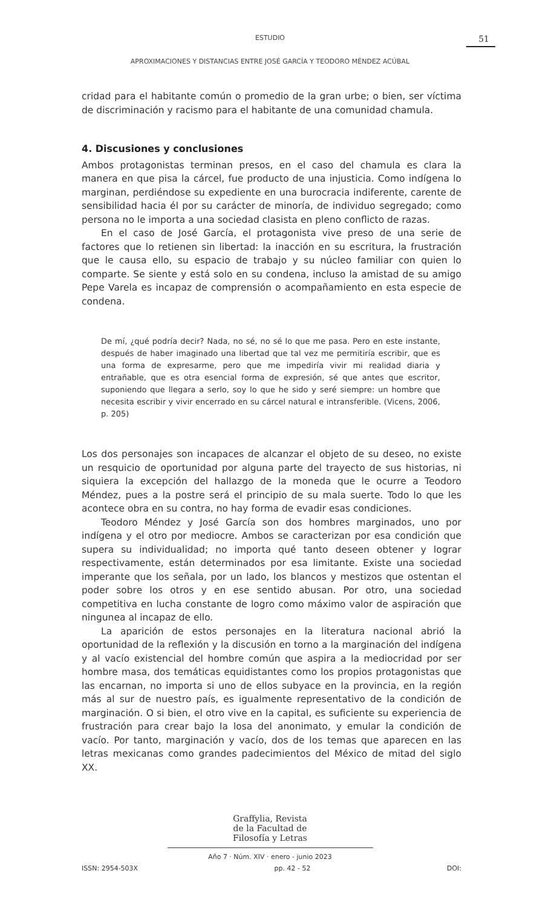ESTUDIO
51
APROXIMACIONES Y DISTANCIAS ENTRE JOSÉ GARCÍA Y TEODORO MÉNDEZ ACÚBAL
cridad para el habitante común o promedio de la gran urbe; o bien, ser víctima de discriminación y racismo para el habitante de una comunidad chamula.
4. Discusiones y conclusiones
Ambos protagonistas terminan presos, en el caso del chamula es clara la manera en que pisa la cárcel, fue producto de una injusticia. Como indígena lo marginan, perdiéndose su expediente en una burocracia indiferente, carente de sensibilidad hacia él por su carácter de minoría, de individuo segregado; como persona no le importa a una sociedad clasista en pleno conflicto de razas.
En el caso de José García, el protagonista vive preso de una serie de factores que lo retienen sin libertad: la inacción en su escritura, la frustración que le causa ello, su espacio de trabajo y su núcleo familiar con quien lo comparte. Se siente y está solo en su condena, incluso la amistad de su amigo Pepe Varela es incapaz de comprensión o acompañamiento en esta especie de condena.
De mí, ¿qué podría decir? Nada, no sé, no sé lo que me pasa. Pero en este instante, después de haber imaginado una libertad que tal vez me permitiría escribir, que es una forma de expresarme, pero que me impediría vivir mi realidad diaria y entrañable, que es otra esencial forma de expresión, sé que antes que escritor, suponiendo que llegara a serlo, soy lo que he sido y seré siempre: un hombre que necesita escribir y vivir encerrado en su cárcel natural e intransferible. (Vicens, 2006, p. 205)
Los dos personajes son incapaces de alcanzar el objeto de su deseo, no existe un resquicio de oportunidad por alguna parte del trayecto de sus historias, ni siquiera la excepción del hallazgo de la moneda que le ocurre a Teodoro Méndez, pues a la postre será el principio de su mala suerte. Todo lo que les acontece obra en su contra, no hay forma de evadir esas condiciones.
Teodoro Méndez y José García son dos hombres marginados, uno por indígena y el otro por mediocre. Ambos se caracterizan por esa condición que supera su individualidad; no importa qué tanto deseen obtener y lograr respectivamente, están determinados por esa limitante. Existe una sociedad imperante que los señala, por un lado, los blancos y mestizos que ostentan el poder sobre los otros y en ese sentido abusan. Por otro, una sociedad competitiva en lucha constante de logro como máximo valor de aspiración que ningunea al incapaz de ello.
La aparición de estos personajes en la literatura nacional abrió la oportunidad de la reflexión y la discusión en torno a la marginación del indígena y al vacío existencial del hombre común que aspira a la mediocridad por ser hombre masa, dos temáticas equidistantes como los propios protagonistas que las encarnan, no importa si uno de ellos subyace en la provincia, en la región más al sur de nuestro país, es igualmente representativo de la condición de marginación. O si bien, el otro vive en la capital, es suficiente su experiencia de frustración para crear bajo la losa del anonimato, y emular la condición de vacío. Por tanto, marginación y vacío, dos de los temas que aparecen en las letras mexicanas como grandes padecimientos del México de mitad del siglo XX.
Graffylia, Revista
de la Facultad de
Filosofía y Letras
Año 7 · Núm. XIV · enero - junio 2023
ISSN: 2954-503X pp. 42 - 52 DOI: